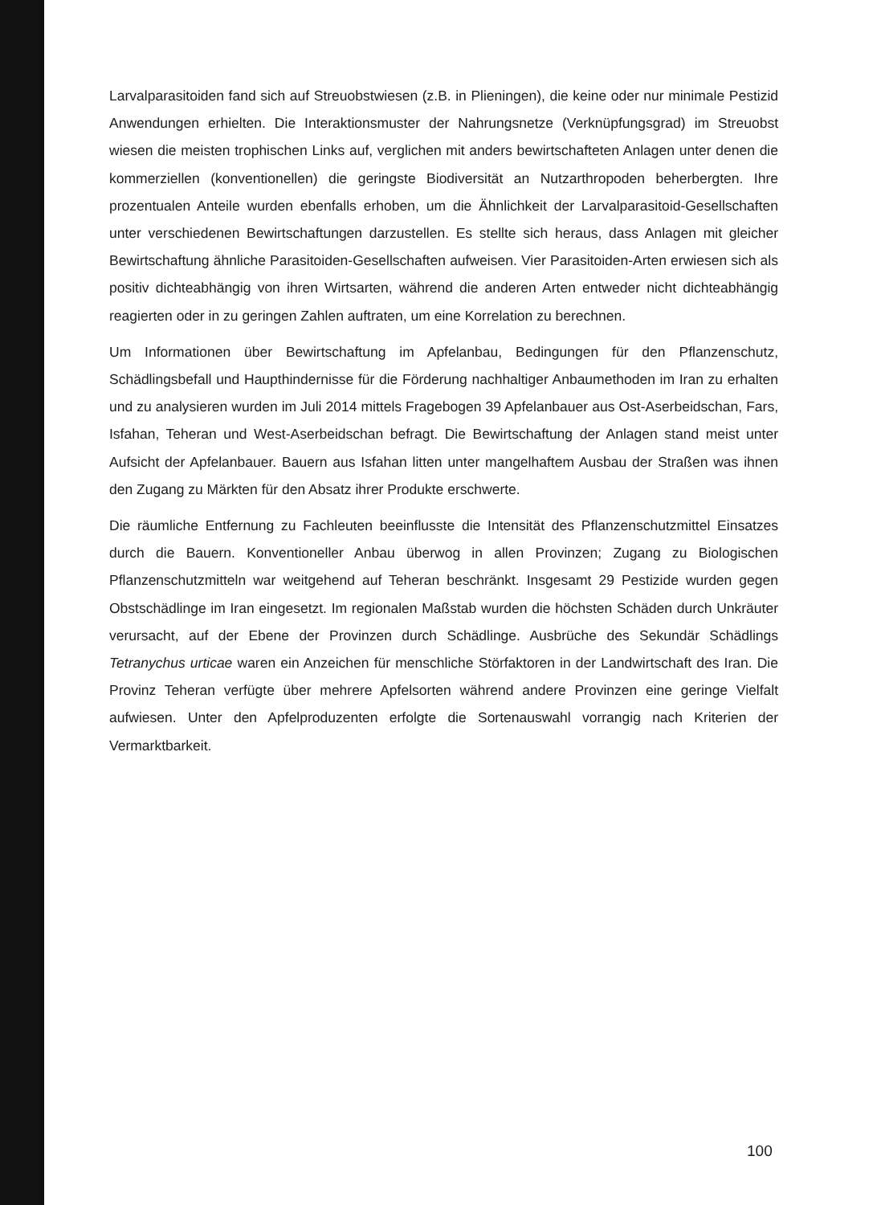Larvalparasitoiden fand sich auf Streuobstwiesen (z.B. in Plieningen), die keine oder nur minimale Pestizid Anwendungen erhielten. Die Interaktionsmuster der Nahrungsnetze (Verknüpfungsgrad) im Streuobst wiesen die meisten trophischen Links auf, verglichen mit anders bewirtschafteten Anlagen unter denen die kommerziellen (konventionellen) die geringste Biodiversität an Nutzarthropoden beherbergten. Ihre prozentualen Anteile wurden ebenfalls erhoben, um die Ähnlichkeit der Larvalparasitoid-Gesellschaften unter verschiedenen Bewirtschaftungen darzustellen. Es stellte sich heraus, dass Anlagen mit gleicher Bewirtschaftung ähnliche Parasitoiden-Gesellschaften aufweisen. Vier Parasitoiden-Arten erwiesen sich als positiv dichteabhängig von ihren Wirtsarten, während die anderen Arten entweder nicht dichteabhängig reagierten oder in zu geringen Zahlen auftraten, um eine Korrelation zu berechnen.
Um Informationen über Bewirtschaftung im Apfelanbau, Bedingungen für den Pflanzenschutz, Schädlingsbefall und Haupthindernisse für die Förderung nachhaltiger Anbaumethoden im Iran zu erhalten und zu analysieren wurden im Juli 2014 mittels Fragebogen 39 Apfelanbauer aus Ost-Aserbeidschan, Fars, Isfahan, Teheran und West-Aserbeidschan befragt. Die Bewirtschaftung der Anlagen stand meist unter Aufsicht der Apfelanbauer. Bauern aus Isfahan litten unter mangelhaftem Ausbau der Straßen was ihnen den Zugang zu Märkten für den Absatz ihrer Produkte erschwerte.
Die räumliche Entfernung zu Fachleuten beeinflusste die Intensität des Pflanzenschutzmittel Einsatzes durch die Bauern. Konventioneller Anbau überwog in allen Provinzen; Zugang zu Biologischen Pflanzenschutzmitteln war weitgehend auf Teheran beschränkt. Insgesamt 29 Pestizide wurden gegen Obstschädlinge im Iran eingesetzt. Im regionalen Maßstab wurden die höchsten Schäden durch Unkräuter verursacht, auf der Ebene der Provinzen durch Schädlinge. Ausbrüche des Sekundär Schädlings Tetranychus urticae waren ein Anzeichen für menschliche Störfaktoren in der Landwirtschaft des Iran. Die Provinz Teheran verfügte über mehrere Apfelsorten während andere Provinzen eine geringe Vielfalt aufwiesen. Unter den Apfelproduzenten erfolgte die Sortenauswahl vorrangig nach Kriterien der Vermarktbarkeit.
100